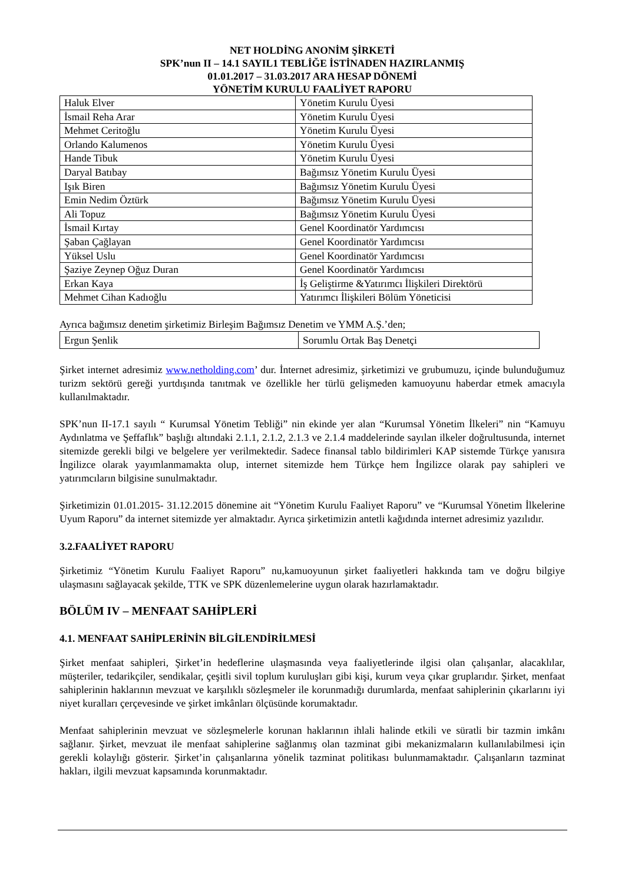NET HOLDİNG ANONİM ŞİRKETİ
SPK’nun II – 14.1 SAYIL1 TEBLİĞE İSTİNADEN HAZIRLANMIŞ
01.01.2017 – 31.03.2017 ARA HESAP DÖNEMİ
YÖNETİM KURULU FAALİYET RAPORU
| Haluk Elver | Yönetim Kurulu Üyesi |
| İsmail Reha Arar | Yönetim Kurulu Üyesi |
| Mehmet Ceritoğlu | Yönetim Kurulu Üyesi |
| Orlando Kalumenos | Yönetim Kurulu Üyesi |
| Hande Tibuk | Yönetim Kurulu Üyesi |
| Daryal Batıbay | Bağımsız Yönetim Kurulu Üyesi |
| Işık Biren | Bağımsız Yönetim Kurulu Üyesi |
| Emin Nedim Öztürk | Bağımsız Yönetim Kurulu Üyesi |
| Ali Topuz | Bağımsız Yönetim Kurulu Üyesi |
| İsmail Kırtay | Genel Koordinatör Yardımcısı |
| Şaban Çağlayan | Genel Koordinatör Yardımcısı |
| Yüksel Uslu | Genel Koordinatör Yardımcısı |
| Şaziye Zeynep Oğuz Duran | Genel Koordinatör Yardımcısı |
| Erkan Kaya | İş Geliştirme &Yatırımcı İlişkileri Direktörü |
| Mehmet Cihan Kadıoğlu | Yatırımcı İlişkileri Bölüm Yöneticisi |
Ayrıca bağımsız denetim şirketimiz Birleşim Bağımsız Denetim ve YMM A.Ş.’den;
| Ergun Şenlik | Sorumlu Ortak Baş Denetçi |
Şirket internet adresimiz www.netholding.com’ dur. İnternet adresimiz, şirketimizi ve grubumuzu, içinde bulunduğumuz turizm sektörü gereği yurtdışında tanıtmak ve özellikle her türlü gelişmeden kamuoyunu haberdar etmek amacıyla kullanılmaktadır.
SPK’nun II-17.1 sayılı “ Kurumsal Yönetim Tebliği” nin ekinde yer alan “Kurumsal Yönetim İlkeleri” nin “Kamuyu Aydınlatma ve Şeffaflık” başlığı altındaki 2.1.1, 2.1.2, 2.1.3 ve 2.1.4 maddelerinde sayılan ilkeler doğrultusunda, internet sitemizde gerekli bilgi ve belgelere yer verilmektedir. Sadece finansal tablo bildirimleri KAP sistemde Türkçe yanısıra İngilizce olarak yayımlanmamakta olup, internet sitemizde hem Türkçe hem İngilizce olarak pay sahipleri ve yatırımcıların bilgisine sunulmaktadır.
Şirketimizin 01.01.2015- 31.12.2015 dönemine ait “Yönetim Kurulu Faaliyet Raporu” ve “Kurumsal Yönetim İlkelerine Uyum Raporu” da internet sitemizde yer almaktadır. Ayrıca şirketimizin antetli kağıdında internet adresimiz yazılıdır.
3.2.FAALİYET RAPORU
Şirketimiz “Yönetim Kurulu Faaliyet Raporu” nu,kamuoyunun şirket faaliyetleri hakkında tam ve doğru bilgiye ulaşmasını sağlayacak şekilde, TTK ve SPK düzenlemelerine uygun olarak hazırlamaktadır.
BÖLÜM IV – MENFAAT SAHİPLERİ
4.1. MENFAAT SAHİPLERİNİN BİLGİLENDİRİLMESİ
Şirket menfaat sahipleri, Şirket’in hedeflerine ulaşmasında veya faaliyetlerinde ilgisi olan çalışanlar, alacaklılar, müşteriler, tedarikçiler, sendikalar, çeşitli sivil toplum kuruluşları gibi kişi, kurum veya çıkar gruplarıdır. Şirket, menfaat sahiplerinin haklarının mevzuat ve karşılıklı sözleşmeler ile korunmadığı durumlarda, menfaat sahiplerinin çıkarlarını iyi niyet kuralları çerçevesinde ve şirket imkânları ölçüsünde korumaktadır.
Menfaat sahiplerinin mevzuat ve sözleşmelerle korunan haklarının ihlali halinde etkili ve süratli bir tazmin imkânı sağlanır. Şirket, mevzuat ile menfaat sahiplerine sağlanmış olan tazminat gibi mekanizmaların kullanılabilmesi için gerekli kolaylığı gösterir. Şirket’in çalışanlarına yönelik tazminat politikası bulunmamaktadır. Çalışanların tazminat hakları, ilgili mevzuat kapsamında korunmaktadır.